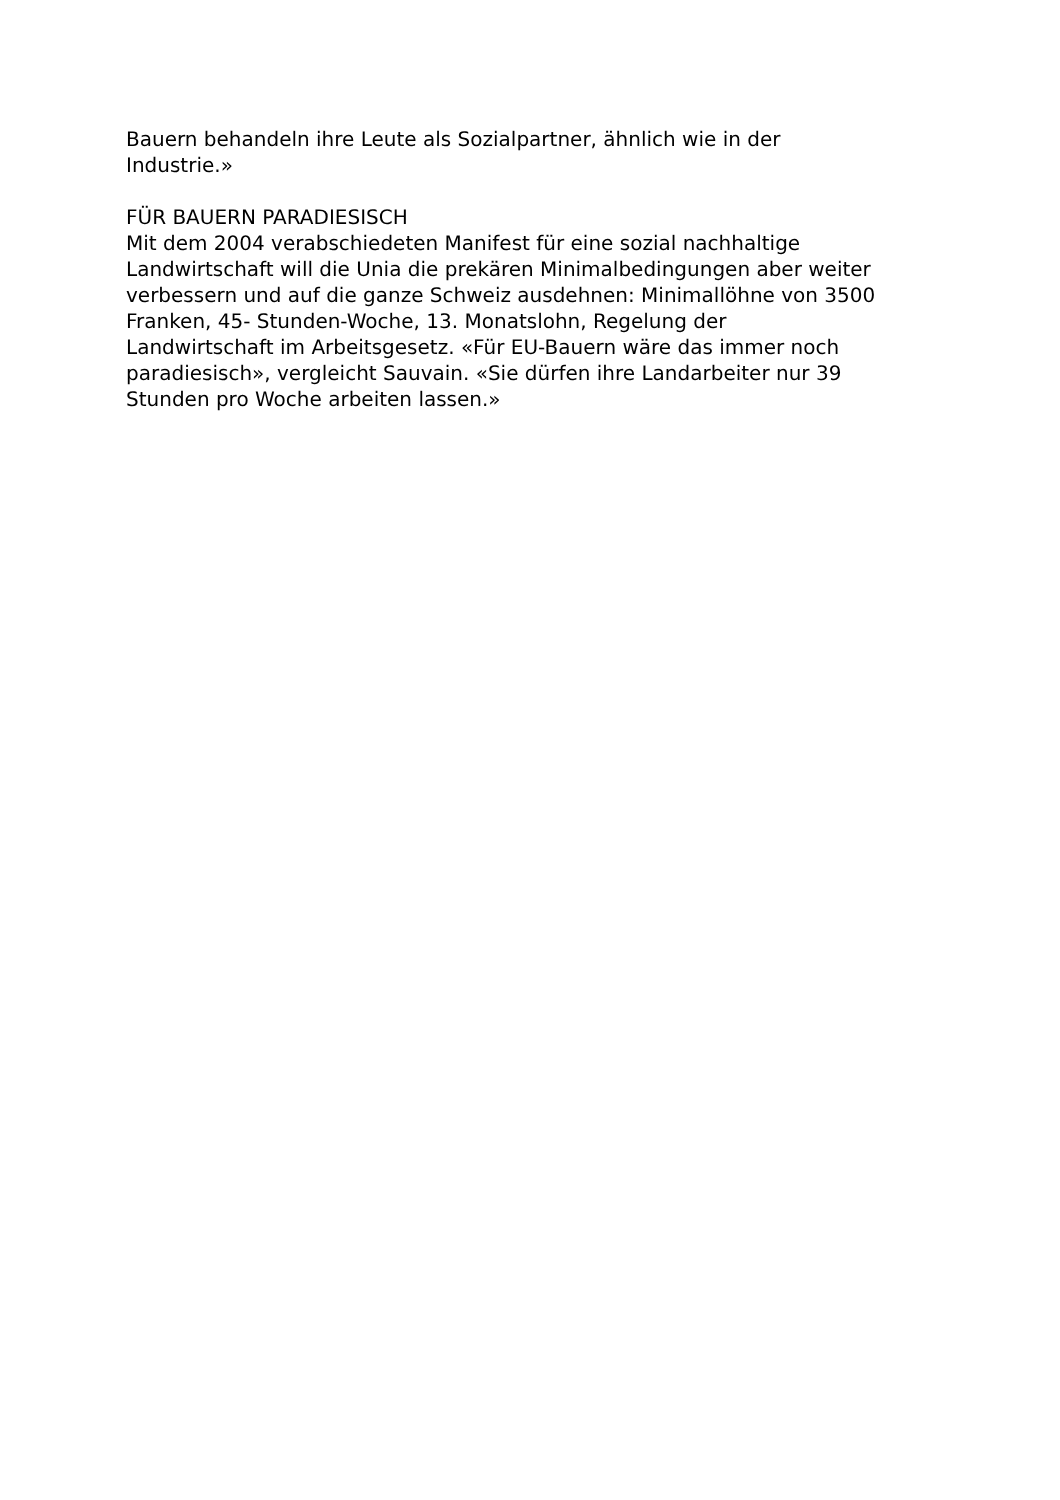Bauern behandeln ihre Leute als Sozialpartner, ähnlich wie in der
Industrie.»
FÜR BAUERN PARADIESISCH
Mit dem 2004 verabschiedeten Manifest für eine sozial nachhaltige
Landwirtschaft will die Unia die prekären Minimalbedingungen aber weiter
verbessern und auf die ganze Schweiz ausdehnen: Minimallöhne von 3500
Franken, 45- Stunden-Woche, 13. Monatslohn, Regelung der
Landwirtschaft im Arbeitsgesetz. «Für EU-Bauern wäre das immer noch
paradiesisch», vergleicht Sauvain. «Sie dürfen ihre Landarbeiter nur 39
Stunden pro Woche arbeiten lassen.»